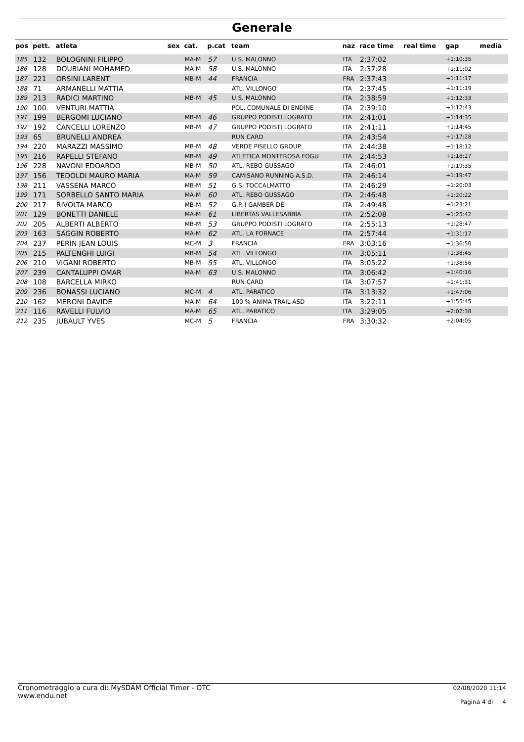Generale
| pos | pett. | atleta | sex | cat. | p.cat | team | naz | race time | real time | gap | media |
| --- | --- | --- | --- | --- | --- | --- | --- | --- | --- | --- | --- |
| 185 | 132 | BOLOGNINI FILIPPO | | MA-M | 57 | U.S. MALONNO | ITA | 2:37:02 | | +1:10:35 | |
| 186 | 128 | DOUBIANI MOHAMED | | MA-M | 58 | U.S. MALONNO | ITA | 2:37:28 | | +1:11:02 | |
| 187 | 221 | ORSINI LARENT | | MB-M | 44 | FRANCIA | FRA | 2:37:43 | | +1:11:17 | |
| 188 | 71 | ARMANELLI MATTIA | | | | ATL. VILLONGO | ITA | 2:37:45 | | +1:11:19 | |
| 189 | 213 | RADICI MARTINO | | MB-M | 45 | U.S. MALONNO | ITA | 2:38:59 | | +1:12:33 | |
| 190 | 100 | VENTURI MATTIA | | | | POL. COMUNALE DI ENDINE | ITA | 2:39:10 | | +1:12:43 | |
| 191 | 199 | BERGOMI LUCIANO | | MB-M | 46 | GRUPPO PODISTI LOGRATO | ITA | 2:41:01 | | +1:14:35 | |
| 192 | 192 | CANCELLI LORENZO | | MB-M | 47 | GRUPPO PODISTI LOGRATO | ITA | 2:41:11 | | +1:14:45 | |
| 193 | 65 | BRUNELLI ANDREA | | | | RUN CARD | ITA | 2:43:54 | | +1:17:28 | |
| 194 | 220 | MARAZZI MASSIMO | | MB-M | 48 | VERDE PISELLO GROUP | ITA | 2:44:38 | | +1:18:12 | |
| 195 | 216 | RAPELLI STEFANO | | MB-M | 49 | ATLETICA MONTEROSA FOGU | ITA | 2:44:53 | | +1:18:27 | |
| 196 | 228 | NAVONI EDOARDO | | MB-M | 50 | ATL. REBO GUSSAGO | ITA | 2:46:01 | | +1:19:35 | |
| 197 | 156 | TEDOLDI MAURO MARIA | | MA-M | 59 | CAMISANO RUNNING A.S.D. | ITA | 2:46:14 | | +1:19:47 | |
| 198 | 211 | VASSENA MARCO | | MB-M | 51 | G.S. TOCCALMATTO | ITA | 2:46:29 | | +1:20:03 | |
| 199 | 171 | SORBELLO SANTO MARIA | | MA-M | 60 | ATL. REBO GUSSAGO | ITA | 2:46:48 | | +1:20:22 | |
| 200 | 217 | RIVOLTA MARCO | | MB-M | 52 | G.P. I GAMBER DE | ITA | 2:49:48 | | +1:23:21 | |
| 201 | 129 | BONETTI DANIELE | | MA-M | 61 | LIBERTAS VALLESABBIA | ITA | 2:52:08 | | +1:25:42 | |
| 202 | 205 | ALBERTI ALBERTO | | MB-M | 53 | GRUPPO PODISTI LOGRATO | ITA | 2:55:13 | | +1:28:47 | |
| 203 | 163 | SAGGIN ROBERTO | | MA-M | 62 | ATL. LA FORNACE | ITA | 2:57:44 | | +1:31:17 | |
| 204 | 237 | PERIN JEAN LOUIS | | MC-M | 3 | FRANCIA | FRA | 3:03:16 | | +1:36:50 | |
| 205 | 215 | PALTENGHI LUIGI | | MB-M | 54 | ATL. VILLONGO | ITA | 3:05:11 | | +1:38:45 | |
| 206 | 210 | VIGANI ROBERTO | | MB-M | 55 | ATL. VILLONGO | ITA | 3:05:22 | | +1:38:56 | |
| 207 | 239 | CANTALUPPI OMAR | | MA-M | 63 | U.S. MALONNO | ITA | 3:06:42 | | +1:40:16 | |
| 208 | 108 | BARCELLA MIRKO | | | | RUN CARD | ITA | 3:07:57 | | +1:41:31 | |
| 209 | 236 | BONASSI LUCIANO | | MC-M | 4 | ATL. PARATICO | ITA | 3:13:32 | | +1:47:06 | |
| 210 | 162 | MERONI DAVIDE | | MA-M | 64 | 100 % ANIMA TRAIL ASD | ITA | 3:22:11 | | +1:55:45 | |
| 211 | 116 | RAVELLI FULVIO | | MA-M | 65 | ATL. PARATICO | ITA | 3:29:05 | | +2:02:38 | |
| 212 | 235 | JUBAULT YVES | | MC-M | 5 | FRANCIA | FRA | 3:30:32 | | +2:04:05 | |
Cronometraggio a cura di: MySDAM Official Timer - OTC
www.endu.net
02/08/2020 11:14
Pagina 4 di 4